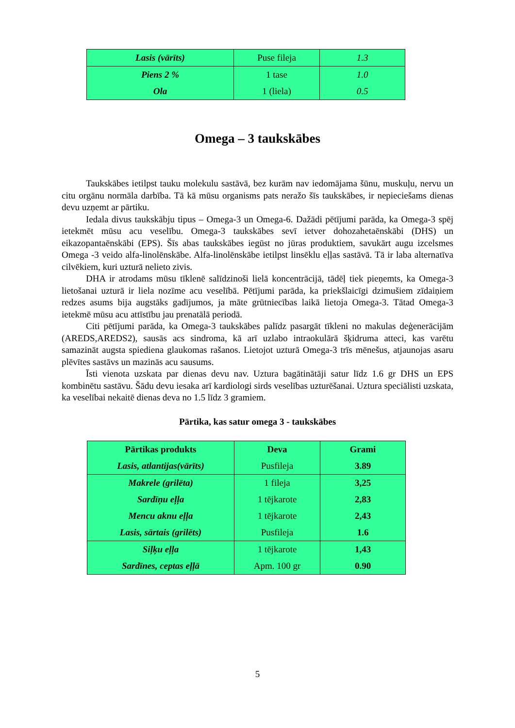| Lasis (vārīts) | Puse fileja | 1.3 |
| Piens 2 % | 1 tase | 1.0 |
| Ola | 1 (liela) | 0.5 |
Omega – 3 taukskābes
Taukskābes ietilpst tauku molekulu sastāvā, bez kurām nav iedomājama šūnu, muskuļu, nervu un citu orgānu normāla darbība. Tā kā mūsu organisms pats neražo šīs taukskābes, ir nepieciešams dienas devu uzņemt ar pārtiku.
Iedala divus taukskābju tipus – Omega-3 un Omega-6. Dažādi pētījumi parāda, ka Omega-3 spēj ietekmēt mūsu acu veselību. Omega-3 taukskābes sevī ietver dohozahetaēnskābi (DHS) un eikazopantaēnskābi (EPS). Šīs abas taukskābes iegūst no jūras produktiem, savukārt augu izcelsmes Omega -3 veido alfa-linolēnskābe. Alfa-linolēnskābe ietilpst linsēklu eļļas sastāvā. Tā ir laba alternatīva cilvēkiem, kuri uzturā nelieto zivis.
DHA ir atrodams mūsu tīklenē salīdzinoši lielā koncentrācijā, tādēļ tiek pieņemts, ka Omega-3 lietošanai uzturā ir liela nozīme acu veselībā. Pētījumi parāda, ka priekšlaicīgi dzimušiem zīdaiņiem redzes asums bija augstāks gadījumos, ja māte grūtniecības laikā lietoja Omega-3. Tātad Omega-3 ietekmē mūsu acu attīstību jau prenatālā periodā.
Citi pētījumi parāda, ka Omega-3 taukskābes palīdz pasargāt tīkleni no makulas deģenerācijām (AREDS,AREDS2), sausās acs sindroma, kā arī uzlabo intraokulārā šķidruma atteci, kas varētu samazināt augsta spiediena glaukomas rašanos. Lietojot uzturā Omega-3 trīs mēnešus, atjaunojas asaru plēvītes sastāvs un mazinās acu sausums.
Īsti vienota uzskata par dienas devu nav. Uztura bagātinātāji satur līdz 1.6 gr DHS un EPS kombinētu sastāvu. Šādu devu iesaka arī kardiologi sirds veselības uzturēšanai. Uztura speciālisti uzskata, ka veselībai nekaitē dienas deva no 1.5 līdz 3 gramiem.
Pārtika, kas satur omega 3 - taukskābes
| Pārtikas produkts | Deva | Grami |
| --- | --- | --- |
| Lasis, atlantijas(vārīts) | Pusfileja | 3.89 |
| Makrele (grilēta) | 1 fileja | 3,25 |
| Sardīņu eļļa | 1 tējkarote | 2,83 |
| Mencu aknu eļļa | 1 tējkarote | 2,43 |
| Lasis, sārtais (grilēts) | Pusfileja | 1.6 |
| Siļķu eļļa | 1 tējkarote | 1,43 |
| Sardīnes, ceptas eļļā | Apm. 100 gr | 0.90 |
5